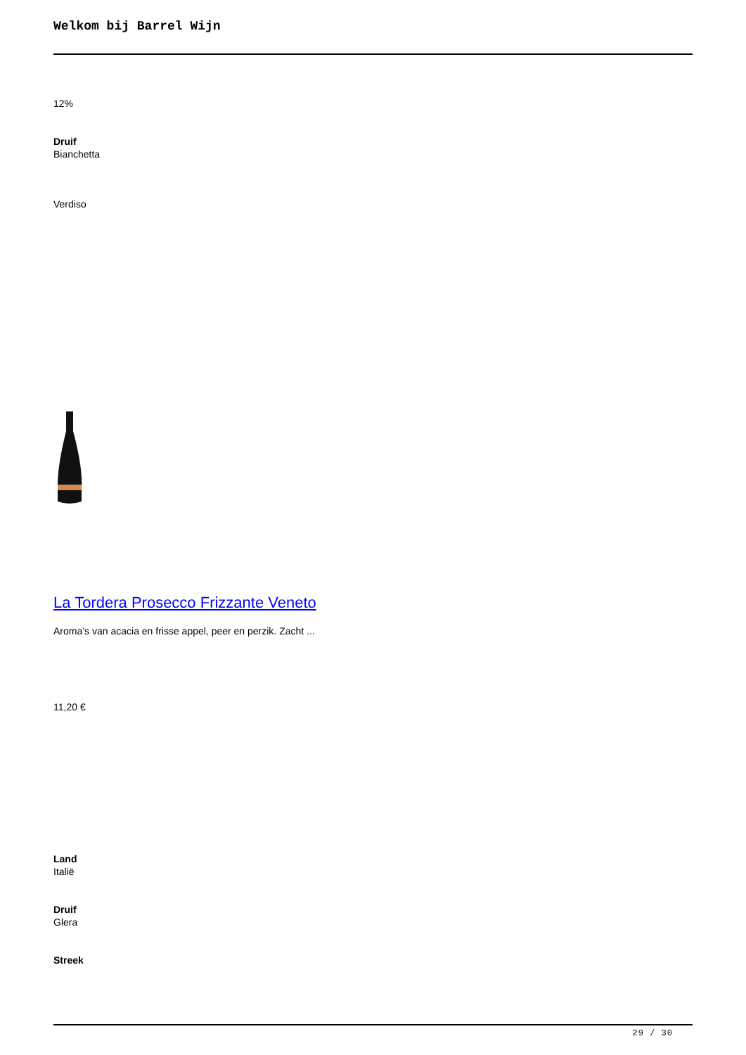Welkom bij Barrel Wijn
12%
Druif
Bianchetta
Verdiso
La Tordera Prosecco Frizzante Veneto
Aroma’s van acacia en frisse appel, peer en perzik. Zacht ...
11,20 €
Land
Italië
Druif
Glera
Streek
29 / 30